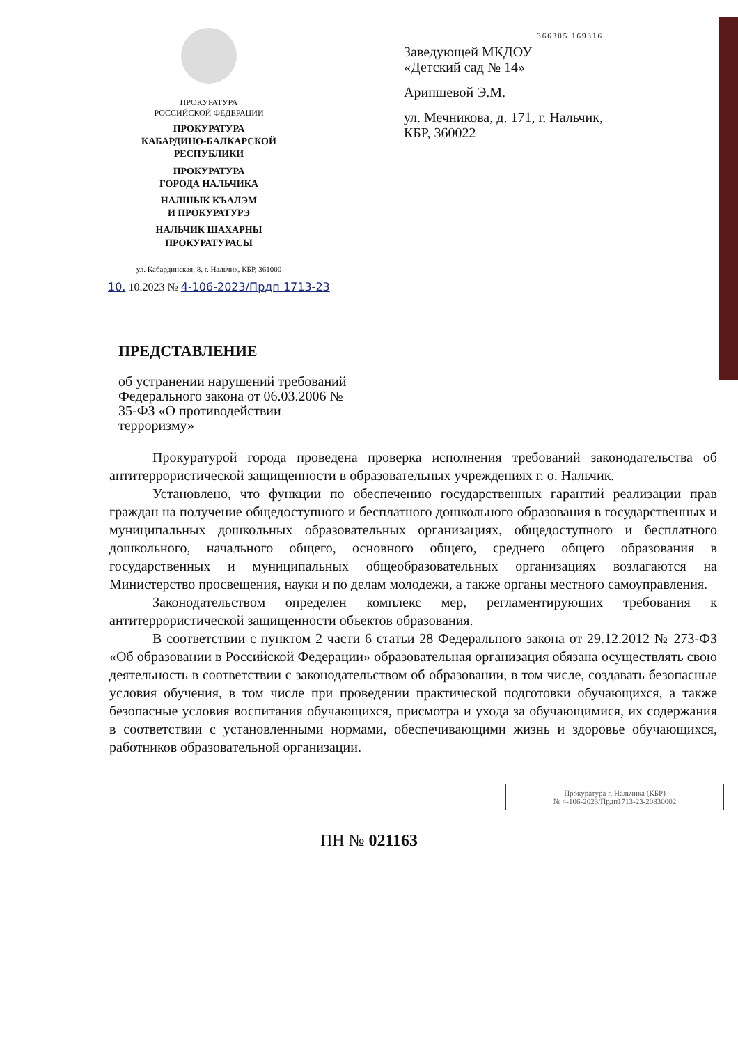ПРОКУРАТУРА
РОССИЙСКОЙ ФЕДЕРАЦИИ
ПРОКУРАТУРА
КАБАРДИНО-БАЛКАРСКОЙ
РЕСПУБЛИКИ
ПРОКУРАТУРА
ГОРОДА НАЛЬЧИКА
НАЛШЫК КЪАЛЭМ
И ПРОКУРАТУРЭ
НАЛЬЧИК ШАХАРНЫ
ПРОКУРАТУРАСЫ
ул. Кабардинская, 8, г. Нальчик, КБР, 361000
366305 169316
Заведующей МКДОУ
«Детский сад № 14»
Арипшевой Э.М.
ул. Мечникова, д. 171, г. Нальчик,
КБР, 360022
10. 10.2023 № 4-106-2023/Прдп 1713-23
ПРЕДСТАВЛЕНИЕ
об устранении нарушений требований Федерального закона от 06.03.2006 № 35-ФЗ «О противодействии терроризму»
Прокуратурой города проведена проверка исполнения требований законодательства об антитеррористической защищенности в образовательных учреждениях г. о. Нальчик.
Установлено, что функции по обеспечению государственных гарантий реализации прав граждан на получение общедоступного и бесплатного дошкольного образования в государственных и муниципальных дошкольных образовательных организациях, общедоступного и бесплатного дошкольного, начального общего, основного общего, среднего общего образования в государственных и муниципальных общеобразовательных организациях возлагаются на Министерство просвещения, науки и по делам молодежи, а также органы местного самоуправления.
Законодательством определен комплекс мер, регламентирующих требования к антитеррористической защищенности объектов образования.
В соответствии с пунктом 2 части 6 статьи 28 Федерального закона от 29.12.2012 № 273-ФЗ «Об образовании в Российской Федерации» образовательная организация обязана осуществлять свою деятельность в соответствии с законодательством об образовании, в том числе, создавать безопасные условия обучения, в том числе при проведении практической подготовки обучающихся, а также безопасные условия воспитания обучающихся, присмотра и ухода за обучающимися, их содержания в соответствии с установленными нормами, обеспечивающими жизнь и здоровье обучающихся, работников образовательной организации.
Прокуратура г. Нальчика (КБР)
№ 4-106-2023/Прдп1713-23-20830002
ПН № 021163